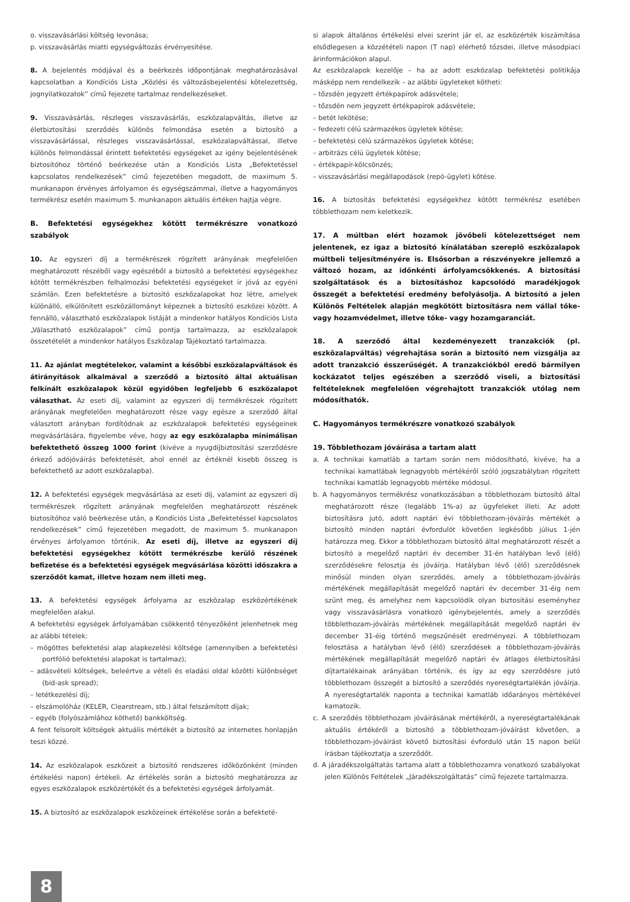o. visszavásárlási költség levonása;
p. visszavásárlás miatti egységváltozás érvényesítése.
8. A bejelentés módjával és a beérkezés időpontjának meghatározásával kapcsolatban a Kondíciós Lista „Közlési és változásbejelentési kötelezettség, jognyilatkozatok” című fejezete tartalmaz rendelkezéseket.
9. Visszavásárlás, részleges visszavásárlás, eszközalapváltás, illetve az életbiztosítási szerződés különös felmondása esetén a biztosító a visszavásárlással, részleges visszavásárlással, eszközalapváltással, illetve különös felmondással érintett befektetési egységeket az igény bejelentésének biztosítóhoz történő beérkezése után a Kondíciós Lista „Befektetéssel kapcsolatos rendelkezések” című fejezetében megadott, de maximum 5. munkanapon érvényes árfolyamon és egységszámmal, illetve a hagyományos termékrész esetén maximum 5. munkanapon aktuális értéken hajtja végre.
B. Befektetési egységekhez kötött termékrészre vonatkozó szabályok
10. Az egyszeri díj a termékrészek rögzített arányának megfelelően meghatározott részéből vagy egészéből a biztosító a befektetési egységekhez kötött termékrészben felhalmozási befektetési egységeket ír jóvá az egyéni számlán. Ezen befektetésre a biztosító eszközalapokat hoz létre, amelyek különálló, elkülönített eszközállományt képeznek a biztosító eszközei között. A fennálló, választható eszközalapok listáját a mindenkor hatályos Kondíciós Lista „Választható eszközalapok” című pontja tartalmazza, az eszközalapok összetételét a mindenkor hatályos Eszközalap Tájékoztató tartalmazza.
11. Az ajánlat megtételekor, valamint a későbbi eszközalapváltások és átirányítások alkalmával a szerződő a biztosító által aktuálisan felkínált eszközalapok közül egyidőben legfeljebb 6 eszközalapot választhat. Az eseti díj, valamint az egyszeri díj termékrészek rögzített arányának megfelelően meghatározott része vagy egésze a szerződő által választott arányban fordítódnak az eszközalapok befektetési egységeinek megvásárlására, figyelembe véve, hogy az egy eszközalapba minimálisan befektethető összeg 1000 forint (kivéve a nyugdíjbiztosítási szerződésre érkező adójóváírás befektetését, ahol ennél az értéknél kisebb összeg is befektethető az adott eszközalapba).
12. A befektetési egységek megvásárlása az eseti díj, valamint az egyszeri díj termékrészek rögzített arányának megfelelően meghatározott részének biztosítóhoz való beérkezése után, a Kondíciós Lista „Befektetéssel kapcsolatos rendelkezések” című fejezetében megadott, de maximum 5. munkanapon érvényes árfolyamon történik. Az eseti díj, illetve az egyszeri díj befektetési egységekhez kötött termékrészbe kerülő részének befizetése és a befektetési egységek megvásárlása közötti időszakra a szerződőt kamat, illetve hozam nem illeti meg.
13. A befektetési egységek árfolyama az eszközalap eszközértékének megfelelően alakul.
A befektetési egységek árfolyamában csökkentő tényezőként jelenhetnek meg az alábbi tételek:
– mögöttes befektetési alap alapkezelési költsége (amennyiben a befektetési portfólió befektetési alapokat is tartalmaz);
– adásvételi költségek, beleértve a vételi és eladási oldal közötti különbséget (bid-ask spread);
– letétkezelési díj;
– elszámolóház (KELER, Clearstream, stb.) által felszámított díjak;
– egyéb (folyószámlához köthető) bankköltség.
A fent felsorolt költségek aktuális mértékét a biztosító az internetes honlapján teszi közzé.
14. Az eszközalapok eszközeit a biztosító rendszeres időközönként (minden értékelési napon) értékeli. Az értékelés során a biztosító meghatározza az egyes eszközalapok eszközértékét és a befektetési egységek árfolyamát.
15. A biztosító az eszközalapok eszközeinek értékelése során a befekteté-
si alapok általános értékelési elvei szerint jár el, az eszközérték kiszámítása elsődlegesen a közzétételi napon (T nap) elérhető tőzsdei, illetve másodpiaci árinformációkon alapul.
Az eszközalapok kezelője – ha az adott eszközalap befektetési politikája másképp nem rendelkezik – az alábbi ügyleteket kötheti:
– tőzsdén jegyzett értékpapírok adásvétele;
– tőzsdén nem jegyzett értékpapírok adásvétele;
– betét lekötése;
– fedezeti célú származékos ügyletek kötése;
– befektetési célú származékos ügyletek kötése;
– arbitrázs célú ügyletek kötése;
– értékpapír-kölcsönzés;
– visszavásárlási megállapodások (repó-ügylet) kötése.
16. A biztosítás befektetési egységekhez kötött termékrész esetében többlethozam nem keletkezik.
17. A múltban elért hozamok jövőbeli kötelezettséget nem jelentenek, ez igaz a biztosító kínálatában szereplő eszközalapok múltbeli teljesítményére is. Elsősorban a részvényekre jellemző a változó hozam, az időnkénti árfolyamcsökkenés. A biztosítási szolgáltatások és a biztosításhoz kapcsolódó maradékjogok összegét a befektetési eredmény befolyásolja. A biztosító a jelen Különös Feltételek alapján megkötött biztosításra nem vállal tőke- vagy hozamvédelmet, illetve tőke- vagy hozamgaranciát.
18. A szerződő által kezdeményezett tranzakciók (pl. eszközalapváltás) végrehajtása során a biztosító nem vizsgálja az adott tranzakció ésszerűségét. A tranzakciókból eredő bármilyen kockázatot teljes egészében a szerződő viseli, a biztosítási feltételeknek megfelelően végrehajtott tranzakciók utólag nem módosíthatók.
C. Hagyományos termékrészre vonatkozó szabályok
19. Többlethozam jóváírása a tartam alatt
a. A technikai kamatláb a tartam során nem módosítható, kivéve, ha a technikai kamatlábak legnagyobb mértékéről szóló jogszabályban rögzített technikai kamatláb legnagyobb mértéke módosul.
b. A hagyományos termékrész vonatkozásában a többlethozam biztosító által meghatározott része (legalább 1%-a) az ügyfeleket illeti. Az adott biztosításra jutó, adott naptári évi többlethozam-jóváírás mértékét a biztosító minden naptári évfordulót követően legkésőbb július 1-jén határozza meg. Ekkor a többlethozam biztosító által meghatározott részét a biztosító a megelőző naptári év december 31-én hatályban levő (élő) szerződésekre felosztja és jóváírja. Hatályban lévő (élő) szerződésnek minősül minden olyan szerződés, amely a többlethozam-jóváírás mértékének megállapítását megelőző naptári év december 31-éig nem szűnt meg, és amelyhez nem kapcsolódik olyan biztosítási eseményhez vagy visszavásárlásra vonatkozó igénybejelentés, amely a szerződés többlethozam-jóváírás mértékének megállapítását megelőző naptári év december 31-éig történő megszűnését eredményezi. A többlethozam felosztása a hatályban lévő (élő) szerződések a többlethozam-jóváírás mértékének megállapítását megelőző naptári év átlagos életbiztosítási díjtartalékainak arányában történik, és így az egy szerződésre jutó többlethozam összegét a biztosító a szerződés nyereségtartalékán jóváírja. A nyereségtartalék naponta a technikai kamatláb időarányos mértékével kamatozik.
c. A szerződés többlethozam jóváírásának mértékéről, a nyereségtartalékának aktuális értékéről a biztosító a többlethozam-jóváírást követően, a többlethozam-jóváírást követő biztosítási évforduló után 15 napon belül írásban tájékoztatja a szerződőt.
d. A járadékszolgáltatás tartama alatt a többlethozamra vonatkozó szabályokat jelen Különös Feltételek „Járadékszolgáltatás” című fejezete tartalmazza.
8